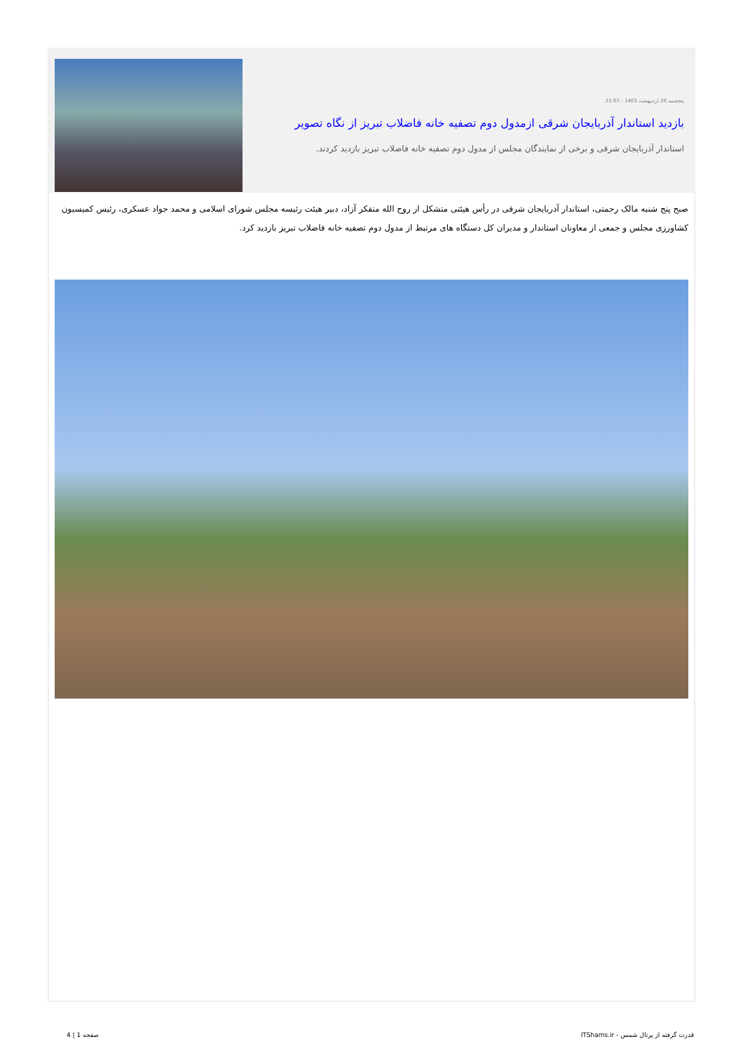پنجشنبه 20 اردیبهشت 1403 - 21:07
بازدید استاندار آذربایجان شرقی ازمدول دوم تصفیه خانه فاضلاب تبریز از نگاه تصویر
استاندار آذربایجان شرقی و برخی از نمایندگان مجلس از مدول دوم تصفیه خانه فاضلاب تبریز بازدید کردند.
صبح پنج شنبه مالک رحمتی، استاندار آذربایجان شرقی در رأس هیئتی متشکل از روح الله متفکر آزاد، دبیر هیئت رئیسه مجلس شورای اسلامی و محمد جواد عسکری، رئیس کمیسیون کشاورزی مجلس و جمعی از معاونان استاندار و مدیران کل دستگاه های مرتبط از مدول دوم تصفیه خانه فاضلاب تبریز بازدید کرد.
قدرت گرفته از پرتال شمس - ITShams.ir صفحه 1 | 4